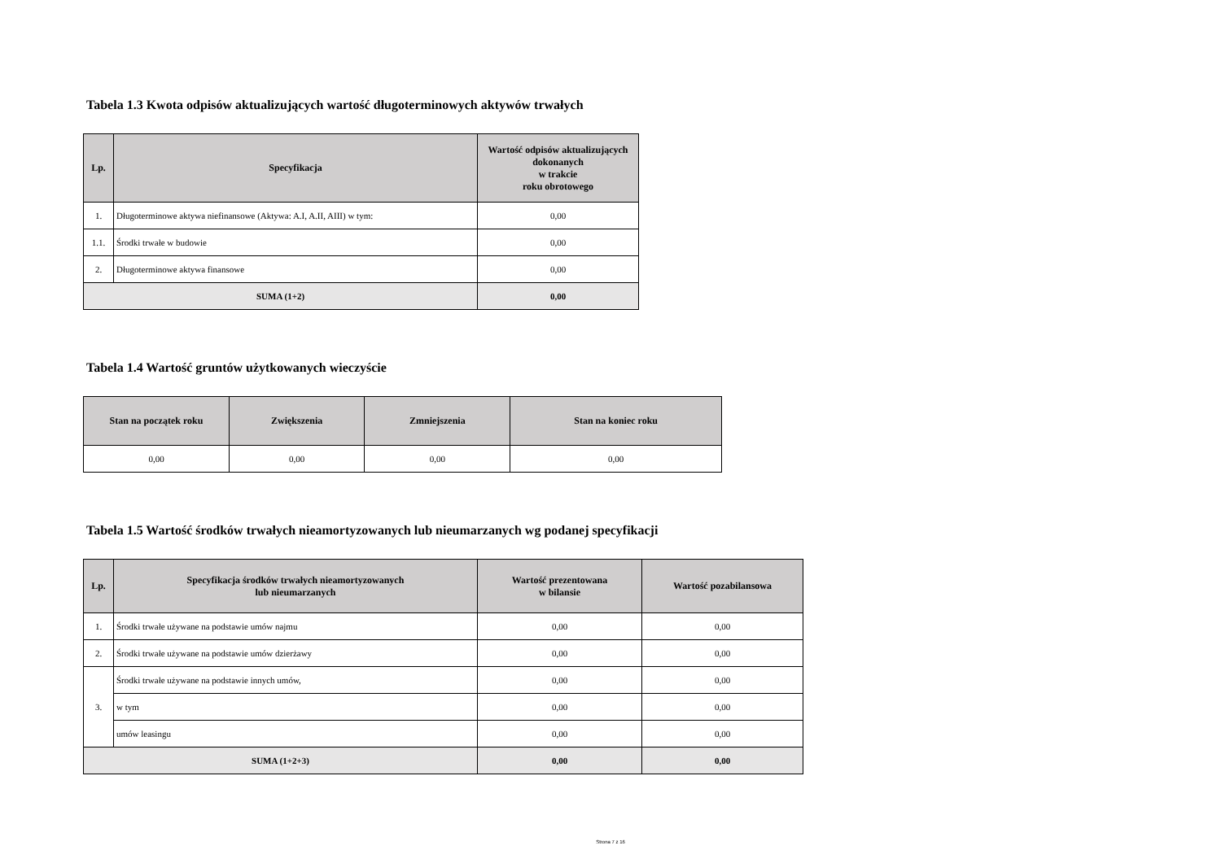Tabela 1.3 Kwota odpisów aktualizujących wartość długoterminowych aktywów trwałych
| Lp. | Specyfikacja | Wartość odpisów aktualizujących dokonanych w trakcie roku obrotowego |
| --- | --- | --- |
| 1. | Długoterminowe aktywa niefinansowe (Aktywa: A.I, A.II, AIII) w tym: | 0,00 |
| 1.1. | Środki trwałe w budowie | 0,00 |
| 2. | Długoterminowe aktywa finansowe | 0,00 |
| SUMA (1+2) | | 0,00 |
Tabela 1.4 Wartość gruntów użytkowanych wieczyście
| Stan na początek roku | Zwiększenia | Zmniejszenia | Stan na koniec roku |
| --- | --- | --- | --- |
| 0,00 | 0,00 | 0,00 | 0,00 |
Tabela 1.5 Wartość środków trwałych nieamortyzowanych lub nieumarzanych wg podanej specyfikacji
| Lp. | Specyfikacja środków trwałych nieamortyzowanych lub nieumarzanych | Wartość prezentowana w bilansie | Wartość pozabilansowa |
| --- | --- | --- | --- |
| 1. | Środki trwałe używane na podstawie umów najmu | 0,00 | 0,00 |
| 2. | Środki trwałe używane na podstawie umów dzierżawy | 0,00 | 0,00 |
| 3. | Środki trwałe używane na podstawie innych umów, | 0,00 | 0,00 |
| | w tym | 0,00 | 0,00 |
| | umów leasingu | 0,00 | 0,00 |
| SUMA (1+2+3) | | 0,00 | 0,00 |
Strona 7 z 16